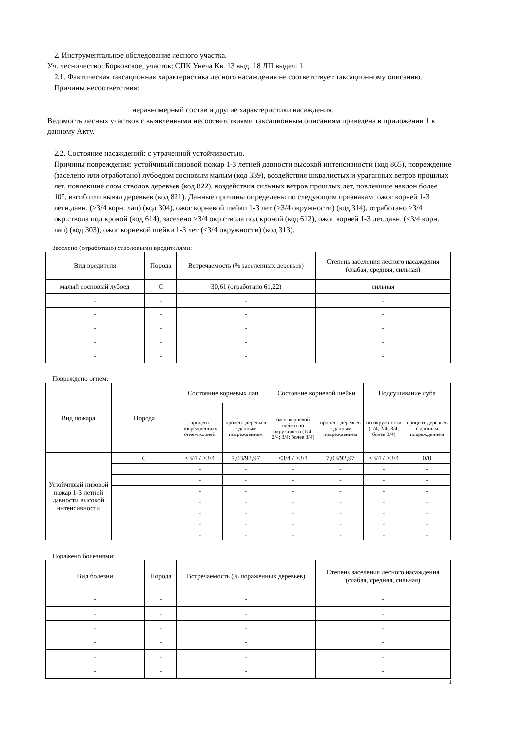2. Инструментальное обследование лесного участка.
Уч. лесничество: Борковское, участок: СПК Унеча Кв. 13 выд. 18 ЛП выдел: 1.
2.1. Фактическая таксационная характеристика лесного насаждения не соответствует таксационному описанию. Причины несоответствия:
неравномерный состав и другие характеристики насаждения.
Ведомость лесных участков с выявленными несоответствиями таксационным описаниям приведена в приложении 1 к данному Акту.
2.2. Состояние насаждений: с утраченной устойчивостью.
Причины повреждения: устойчивый низовой пожар 1-3 летней давности высокой интенсивности (код 865), повреждение (заселено или отработано) лубоедом сосновым малым (код 339), воздействия шквалистых и ураганных ветров прошлых лет, повлекшие слом стволов деревьев (код 822), воздействия сильных ветров прошлых лет, повлекшие наклон более 10°, изгиб или вывал деревьев (код 821). Данные причины определены по следующим признакам: ожог корней 1-3 летн.давн. (>3/4 корн. лап) (код 304), ожог корневой шейки 1-3 лет (>3/4 окружности) (код 314), отработано >3/4 окр.ствола под кроной (код 614), заселено >3/4 окр.ствола под кроной (код 612), ожог корней 1-3 лет.давн. (<3/4 корн. лап) (код 303), ожог корневой шейки 1-3 лет (<3/4 окружности) (код 313).
Заселено (отработано) стволовыми вредителями:
| Вид вредителя | Порода | Встречаемость (% заселенных деревьев) | Степень заселения лесного насаждения (слабая, средняя, сильная) |
| --- | --- | --- | --- |
| малый сосновый лубоед | С | 30,61 (отработано 61,22) | сильная |
| - | - | - | - |
| - | - | - | - |
| - | - | - | - |
| - | - | - | - |
| - | - | - | - |
Повреждено огнем:
| Вид пожара | Порода | Состояние корневых лап | | Состояние корневой шейки | | Подсушивание луба | |
| --- | --- | --- | --- | --- | --- | --- | --- |
| | | процент поврежденных огнем корней | процент деревьев с данным повреждением | ожог корневой шейки по окружности (1/4; 2/4; 3/4; более 3/4) | процент деревьев с данным повреждением | по окружности (1/4; 2/4; 3/4; более 3/4) | процент деревьев с данным повреждением |
| Устойчивый низовой пожар 1-3 летней давности высокой интенсивности | С | <3/4 / >3/4 | 7,03/92,97 | <3/4 / >3/4 | 7,03/92,97 | <3/4 / >3/4 | 0/0 |
| | | - | - | - | - | - | - |
| | | - | - | - | - | - | - |
| | | - | - | - | - | - | - |
| | | - | - | - | - | - | - |
| | | - | - | - | - | - | - |
| | | - | - | - | - | - | - |
| | | - | - | - | - | - | - |
Поражено болезнями:
| Вид болезни | Порода | Встречаемость (% пораженных деревьев) | Степень заселения лесного насаждения (слабая, средняя, сильная) |
| --- | --- | --- | --- |
| - | - | - | - |
| - | - | - | - |
| - | - | - | - |
| - | - | - | - |
| - | - | - | - |
| - | - | - | - |
1